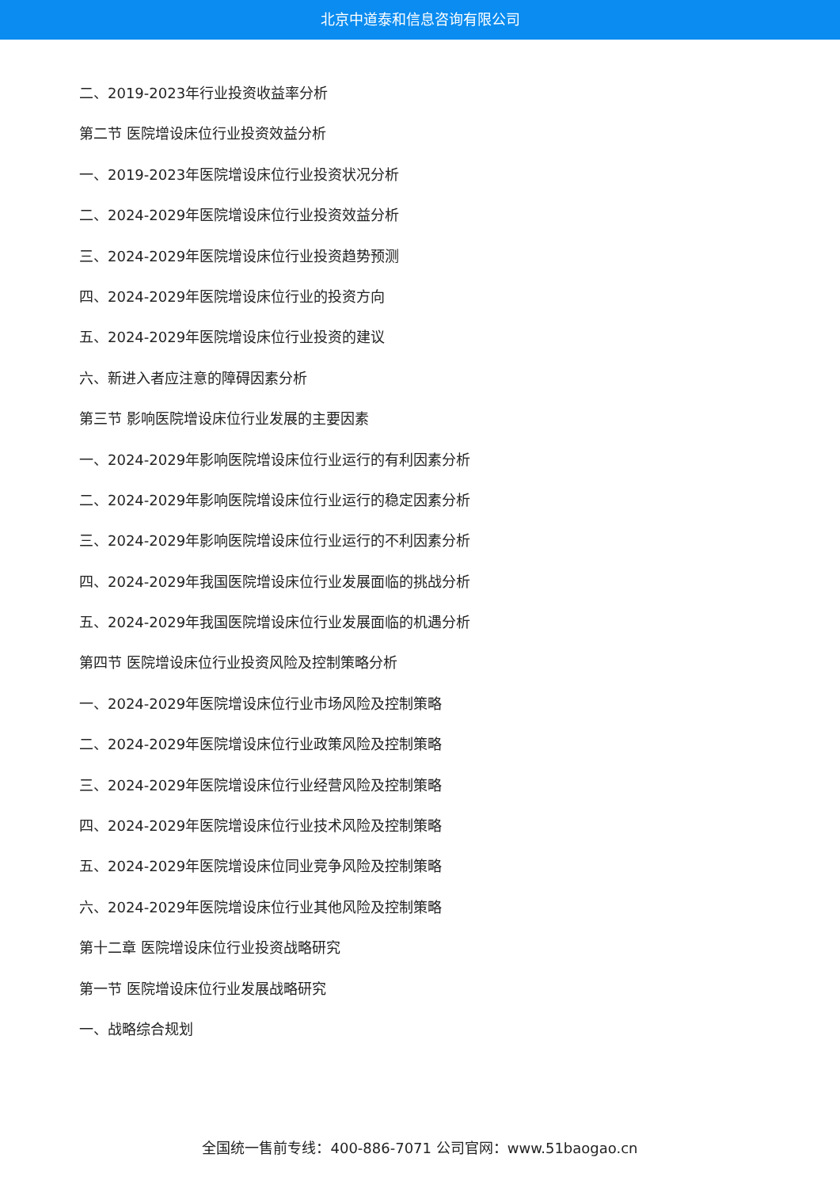北京中道泰和信息咨询有限公司
二、2019-2023年行业投资收益率分析
第二节 医院增设床位行业投资效益分析
一、2019-2023年医院增设床位行业投资状况分析
二、2024-2029年医院增设床位行业投资效益分析
三、2024-2029年医院增设床位行业投资趋势预测
四、2024-2029年医院增设床位行业的投资方向
五、2024-2029年医院增设床位行业投资的建议
六、新进入者应注意的障碍因素分析
第三节 影响医院增设床位行业发展的主要因素
一、2024-2029年影响医院增设床位行业运行的有利因素分析
二、2024-2029年影响医院增设床位行业运行的稳定因素分析
三、2024-2029年影响医院增设床位行业运行的不利因素分析
四、2024-2029年我国医院增设床位行业发展面临的挑战分析
五、2024-2029年我国医院增设床位行业发展面临的机遇分析
第四节 医院增设床位行业投资风险及控制策略分析
一、2024-2029年医院增设床位行业市场风险及控制策略
二、2024-2029年医院增设床位行业政策风险及控制策略
三、2024-2029年医院增设床位行业经营风险及控制策略
四、2024-2029年医院增设床位行业技术风险及控制策略
五、2024-2029年医院增设床位同业竞争风险及控制策略
六、2024-2029年医院增设床位行业其他风险及控制策略
第十二章 医院增设床位行业投资战略研究
第一节 医院增设床位行业发展战略研究
一、战略综合规划
全国统一售前专线：400-886-7071 公司官网：www.51baogao.cn